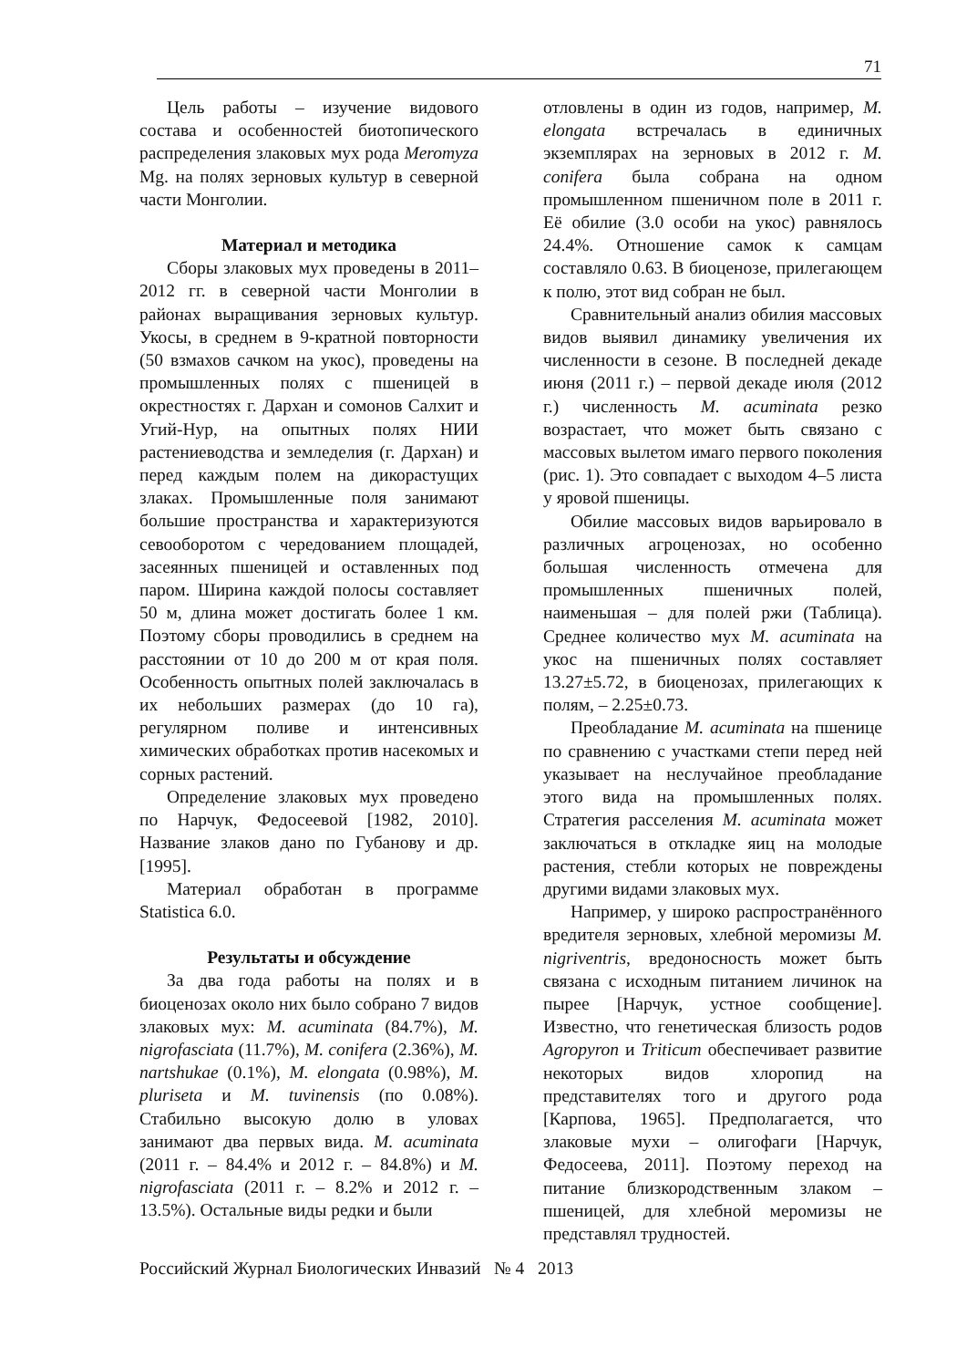71
Цель работы – изучение видового состава и особенностей биотопического распределения злаковых мух рода Meromyza Mg. на полях зерновых культур в северной части Монголии.
Материал и методика
Сборы злаковых мух проведены в 2011–2012 гг. в северной части Монголии в районах выращивания зерновых культур. Укосы, в среднем в 9-кратной повторности (50 взмахов сачком на укос), проведены на промышленных полях с пшеницей в окрестностях г. Дархан и сомонов Салхит и Угий-Нур, на опытных полях НИИ растениеводства и земледелия (г. Дархан) и перед каждым полем на дикорастущих злаках. Промышленные поля занимают большие пространства и характеризуются севооборотом с чередованием площадей, засеянных пшеницей и оставленных под паром. Ширина каждой полосы составляет 50 м, длина может достигать более 1 км. Поэтому сборы проводились в среднем на расстоянии от 10 до 200 м от края поля. Особенность опытных полей заключалась в их небольших размерах (до 10 га), регулярном поливе и интенсивных химических обработках против насекомых и сорных растений.
Определение злаковых мух проведено по Нарчук, Федосеевой [1982, 2010]. Название злаков дано по Губанову и др. [1995].
Материал обработан в программе Statistica 6.0.
Результаты и обсуждение
За два года работы на полях и в биоценозах около них было собрано 7 видов злаковых мух: M. acuminata (84.7%), M. nigrofasciata (11.7%), M. conifera (2.36%), M. nartshukae (0.1%), M. elongata (0.98%), M. pluriseta и M. tuvinensis (по 0.08%). Стабильно высокую долю в уловах занимают два первых вида. M. acuminata (2011 г. – 84.4% и 2012 г. – 84.8%) и M. nigrofasciata (2011 г. – 8.2% и 2012 г. – 13.5%). Остальные виды редки и были
отловлены в один из годов, например, M. elongata встречалась в единичных экземплярах на зерновых в 2012 г. M. conifera была собрана на одном промышленном пшеничном поле в 2011 г. Её обилие (3.0 особи на укос) равнялось 24.4%. Отношение самок к самцам составляло 0.63. В биоценозе, прилегающем к полю, этот вид собран не был.
Сравнительный анализ обилия массовых видов выявил динамику увеличения их численности в сезоне. В последней декаде июня (2011 г.) – первой декаде июля (2012 г.) численность M. acuminata резко возрастает, что может быть связано с массовых вылетом имаго первого поколения (рис. 1). Это совпадает с выходом 4–5 листа у яровой пшеницы.
Обилие массовых видов варьировало в различных агроценозах, но особенно большая численность отмечена для промышленных пшеничных полей, наименьшая – для полей ржи (Таблица). Среднее количество мух M. acuminata на укос на пшеничных полях составляет 13.27±5.72, в биоценозах, прилегающих к полям, – 2.25±0.73.
Преобладание M. acuminata на пшенице по сравнению с участками степи перед ней указывает на неслучайное преобладание этого вида на промышленных полях. Стратегия расселения M. acuminata может заключаться в откладке яиц на молодые растения, стебли которых не повреждены другими видами злаковых мух.
Например, у широко распространённого вредителя зерновых, хлебной меромизы M. nigriventris, вредоносность может быть связана с исходным питанием личинок на пырее [Нарчук, устное сообщение]. Известно, что генетическая близость родов Agropyron и Triticum обеспечивает развитие некоторых видов хлоропид на представителях того и другого рода [Карпова, 1965]. Предполагается, что злаковые мухи – олигофаги [Нарчук, Федосеева, 2011]. Поэтому переход на питание близкородственным злаком – пшеницей, для хлебной меромизы не представлял трудностей.
Российский Журнал Биологических Инвазий № 4 2013